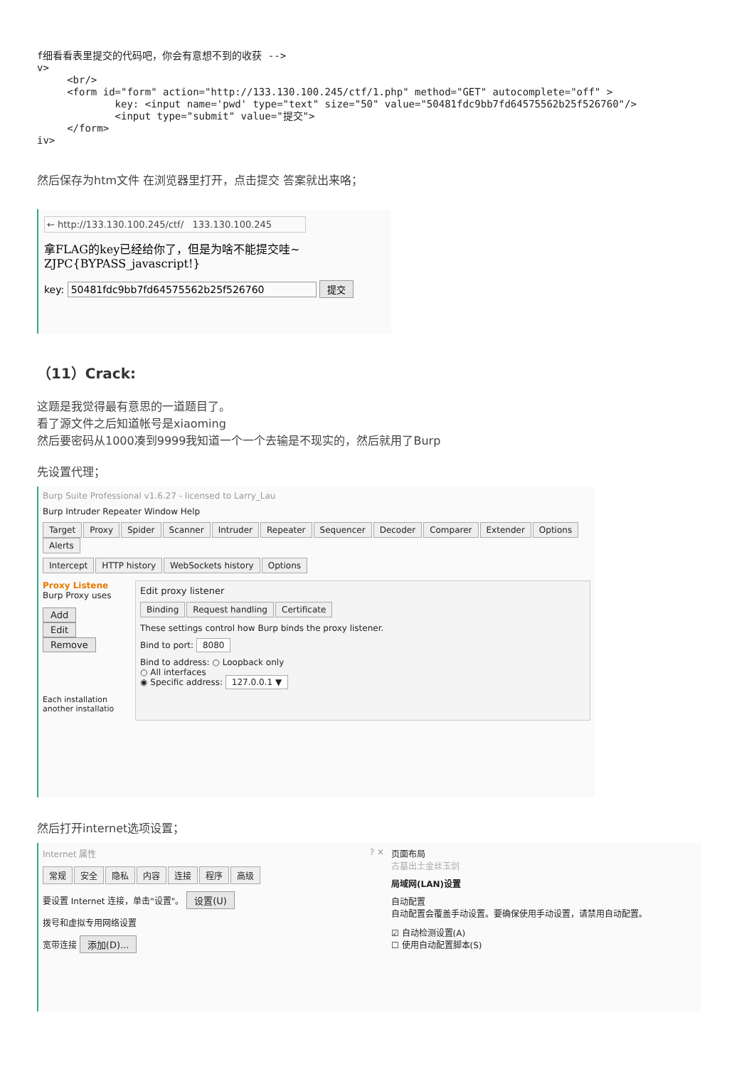f细看看表里提交的代码吧，你会有意想不到的收获 -->
v>
     <br/>
     <form id="form" action="http://133.130.100.245/ctf/1.php" method="GET" autocomplete="off" >
             key: <input name='pwd' type="text" size="50" value="50481fdc9bb7fd64575562b25f526760"/>
             <input type="submit" value="提交">
     </form>
iv>
然后保存为htm文件 在浏览器里打开，点击提交 答案就出来咯；
← http://133.130.100.245/ctf/ 133.130.100.245
拿FLAG的key已经给你了，但是为啥不能提交哇~
ZJPC{BYPASS_javascript!}
key: 50481fdc9bb7fd64575562b25f526760 提交
（11）Crack:
这题是我觉得最有意思的一道题目了。
看了源文件之后知道帐号是xiaoming
然后要密码从1000凑到9999我知道一个一个去输是不现实的，然后就用了Burp
先设置代理；
Burp Suite Professional v1.6.27 - licensed to Larry_Lau
Burp Intruder Repeater Window Help
Target Proxy Spider Scanner Intruder Repeater Sequencer Decoder Comparer Extender Options Alerts
Intercept HTTP history WebSockets history Options
Proxy Listene
Burp Proxy uses
Add
Edit
Remove
Each installation
another installatio
Edit proxy listener
Binding Request handling Certificate
These settings control how Burp binds the proxy listener.
Bind to port: 8080
Bind to address: ○ Loopback only
○ All interfaces
◉ Specific address: 127.0.0.1 ▼
然后打开internet选项设置；
Internet 属性 ? ✕
常规 安全 隐私 内容 连接 程序 高级
要设置 Internet 连接，单击"设置"。 设置(U)
拨号和虚拟专用网络设置
宽带连接 添加(D)...
页面布局
古墓出土金丝玉剑
局域网(LAN)设置
自动配置
自动配置会覆盖手动设置。要确保使用手动设置，请禁用自动配置。
☑ 自动检测设置(A)
☐ 使用自动配置脚本(S)